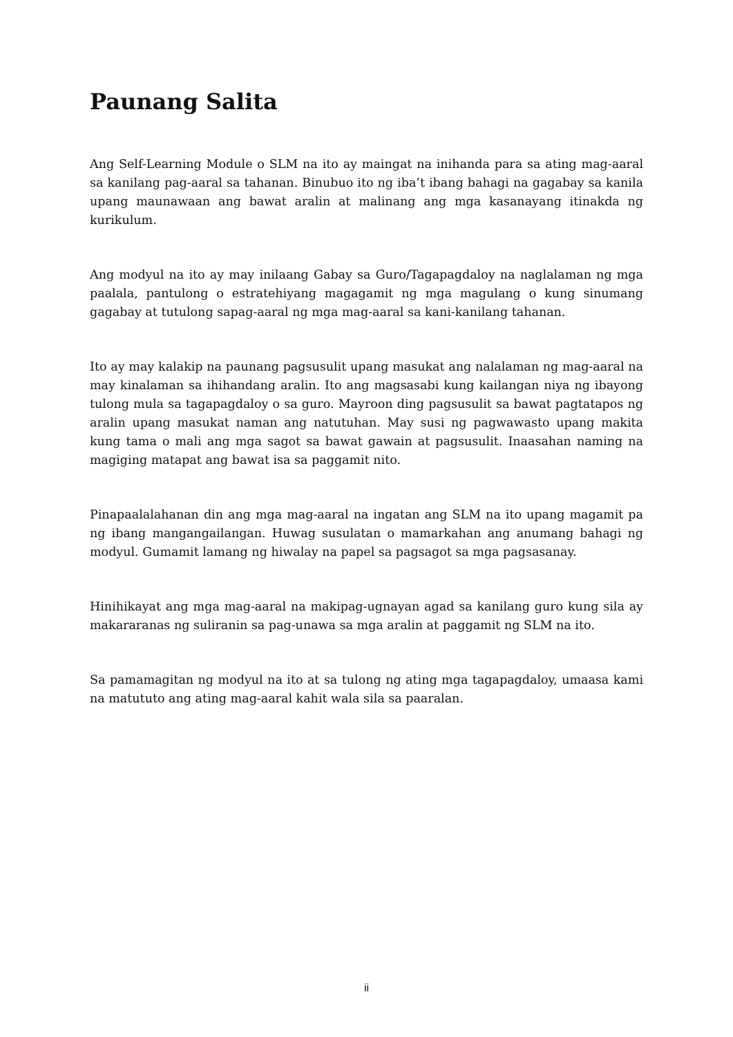Paunang Salita
Ang Self-Learning Module o SLM na ito ay maingat na inihanda para sa ating mag-aaral sa kanilang pag-aaral sa tahanan. Binubuo ito ng iba’t ibang bahagi na gagabay sa kanila upang maunawaan ang bawat aralin at malinang ang mga kasanayang itinakda ng kurikulum.
Ang modyul na ito ay may inilaang Gabay sa Guro/Tagapagdaloy na naglalaman ng mga paalala, pantulong o estratehiyang magagamit ng mga magulang o kung sinumang gagabay at tutulong sapag-aaral ng mga mag-aaral sa kani-kanilang tahanan.
Ito ay may kalakip na paunang pagsusulit upang masukat ang nalalaman ng mag-aaral na may kinalaman sa ihihandang aralin. Ito ang magsasabi kung kailangan niya ng ibayong tulong mula sa tagapagdaloy o sa guro. Mayroon ding pagsusulit sa bawat pagtatapos ng aralin upang masukat naman ang natutuhan. May susi ng pagwawasto upang makita kung tama o mali ang mga sagot sa bawat gawain at pagsusulit. Inaasahan naming na magiging matapat ang bawat isa sa paggamit nito.
Pinapaalalahanan din ang mga mag-aaral na ingatan ang SLM na ito upang magamit pa ng ibang mangangailangan. Huwag susulatan o mamarkahan ang anumang bahagi ng modyul. Gumamit lamang ng hiwalay na papel sa pagsagot sa mga pagsasanay.
Hinihikayat ang mga mag-aaral na makipag-ugnayan agad sa kanilang guro kung sila ay makararanas ng suliranin sa pag-unawa sa mga aralin at paggamit ng SLM na ito.
Sa pamamagitan ng modyul na ito at sa tulong ng ating mga tagapagdaloy, umaasa kami na matututo ang ating mag-aaral kahit wala sila sa paaralan.
ii